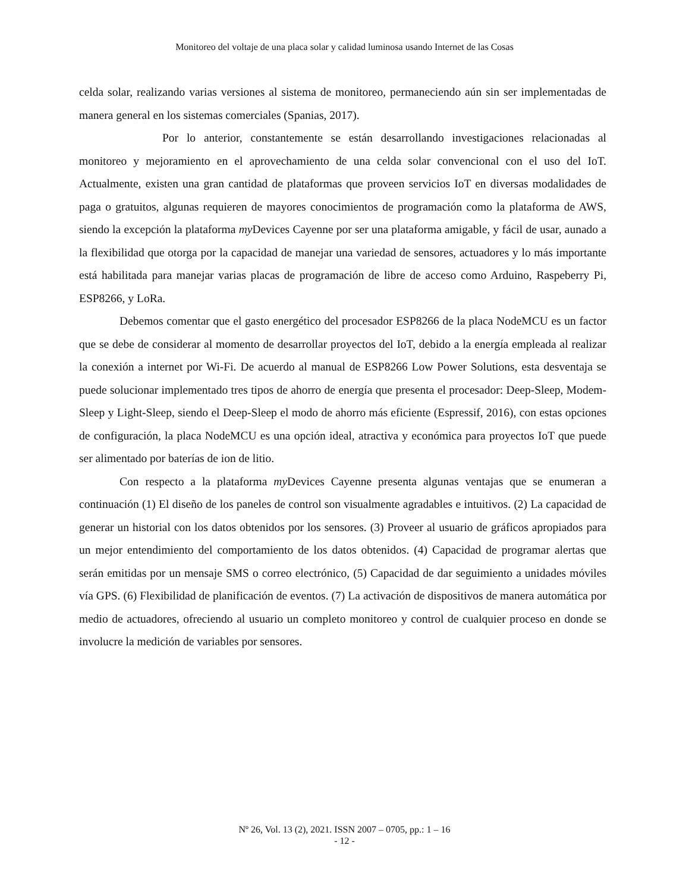Monitoreo del voltaje de una placa solar y calidad luminosa usando Internet de las Cosas
celda solar, realizando varias versiones al sistema de monitoreo, permaneciendo aún sin ser implementadas de manera general en los sistemas comerciales (Spanias, 2017).
Por lo anterior, constantemente se están desarrollando investigaciones relacionadas al monitoreo y mejoramiento en el aprovechamiento de una celda solar convencional con el uso del IoT. Actualmente, existen una gran cantidad de plataformas que proveen servicios IoT en diversas modalidades de paga o gratuitos, algunas requieren de mayores conocimientos de programación como la plataforma de AWS, siendo la excepción la plataforma my Devices Cayenne por ser una plataforma amigable, y fácil de usar, aunado a la flexibilidad que otorga por la capacidad de manejar una variedad de sensores, actuadores y lo más importante está habilitada para manejar varias placas de programación de libre de acceso como Arduino, Raspeberry Pi, ESP8266, y LoRa.
Debemos comentar que el gasto energético del procesador ESP8266 de la placa NodeMCU es un factor que se debe de considerar al momento de desarrollar proyectos del IoT, debido a la energía empleada al realizar la conexión a internet por Wi-Fi. De acuerdo al manual de ESP8266 Low Power Solutions, esta desventaja se puede solucionar implementado tres tipos de ahorro de energía que presenta el procesador: Deep-Sleep, Modem-Sleep y Light-Sleep, siendo el Deep-Sleep el modo de ahorro más eficiente (Espressif, 2016), con estas opciones de configuración, la placa NodeMCU es una opción ideal, atractiva y económica para proyectos IoT que puede ser alimentado por baterías de ion de litio.
Con respecto a la plataforma my Devices Cayenne presenta algunas ventajas que se enumeran a continuación (1) El diseño de los paneles de control son visualmente agradables e intuitivos. (2) La capacidad de generar un historial con los datos obtenidos por los sensores. (3) Proveer al usuario de gráficos apropiados para un mejor entendimiento del comportamiento de los datos obtenidos. (4) Capacidad de programar alertas que serán emitidas por un mensaje SMS o correo electrónico, (5) Capacidad de dar seguimiento a unidades móviles vía GPS. (6) Flexibilidad de planificación de eventos. (7) La activación de dispositivos de manera automática por medio de actuadores, ofreciendo al usuario un completo monitoreo y control de cualquier proceso en donde se involucre la medición de variables por sensores.
Nº 26, Vol. 13 (2), 2021. ISSN 2007 – 0705, pp.: 1 – 16
- 12 -